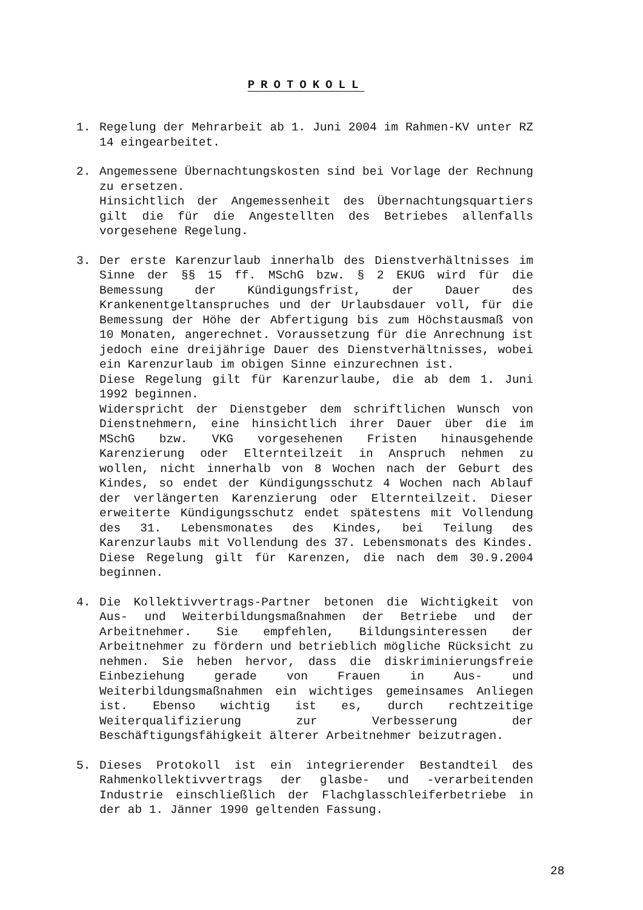PROTOKOLL
1. Regelung der Mehrarbeit ab 1. Juni 2004 im Rahmen-KV unter RZ 14 eingearbeitet.
2. Angemessene Übernachtungskosten sind bei Vorlage der Rechnung zu ersetzen.
Hinsichtlich der Angemessenheit des Übernachtungsquartiers gilt die für die Angestellten des Betriebes allenfalls vorgesehene Regelung.
3. Der erste Karenzurlaub innerhalb des Dienstverhältnisses im Sinne der §§ 15 ff. MSchG bzw. § 2 EKUG wird für die Bemessung der Kündigungsfrist, der Dauer des Krankenentgeltanspruches und der Urlaubsdauer voll, für die Bemessung der Höhe der Abfertigung bis zum Höchstausmaß von 10 Monaten, angerechnet. Voraussetzung für die Anrechnung ist jedoch eine dreijährige Dauer des Dienstverhältnisses, wobei ein Karenzurlaub im obigen Sinne einzurechnen ist.
Diese Regelung gilt für Karenzurlaube, die ab dem 1. Juni 1992 beginnen.
Widerspricht der Dienstgeber dem schriftlichen Wunsch von Dienstnehmern, eine hinsichtlich ihrer Dauer über die im MSchG bzw. VKG vorgesehenen Fristen hinausgehende Karenzierung oder Elternteilzeit in Anspruch nehmen zu wollen, nicht innerhalb von 8 Wochen nach der Geburt des Kindes, so endet der Kündigungsschutz 4 Wochen nach Ablauf der verlängerten Karenzierung oder Elternteilzeit. Dieser erweiterte Kündigungsschutz endet spätestens mit Vollendung des 31. Lebensmonates des Kindes, bei Teilung des Karenzurlaubs mit Vollendung des 37. Lebensmonats des Kindes. Diese Regelung gilt für Karenzen, die nach dem 30.9.2004 beginnen.
4. Die Kollektivvertrags-Partner betonen die Wichtigkeit von Aus- und Weiterbildungsmaßnahmen der Betriebe und der Arbeitnehmer. Sie empfehlen, Bildungsinteressen der Arbeitnehmer zu fördern und betrieblich mögliche Rücksicht zu nehmen. Sie heben hervor, dass die diskriminierungsfreie Einbeziehung gerade von Frauen in Aus- und Weiterbildungsmaßnahmen ein wichtiges gemeinsames Anliegen ist. Ebenso wichtig ist es, durch rechtzeitige Weiterqualifizierung zur Verbesserung der Beschäftigungsfähigkeit älterer Arbeitnehmer beizutragen.
5. Dieses Protokoll ist ein integrierender Bestandteil des Rahmenkollektivvertrags der glasbe- und -verarbeitenden Industrie einschließlich der Flachglasschleiferbetriebe in der ab 1. Jänner 1990 geltenden Fassung.
28